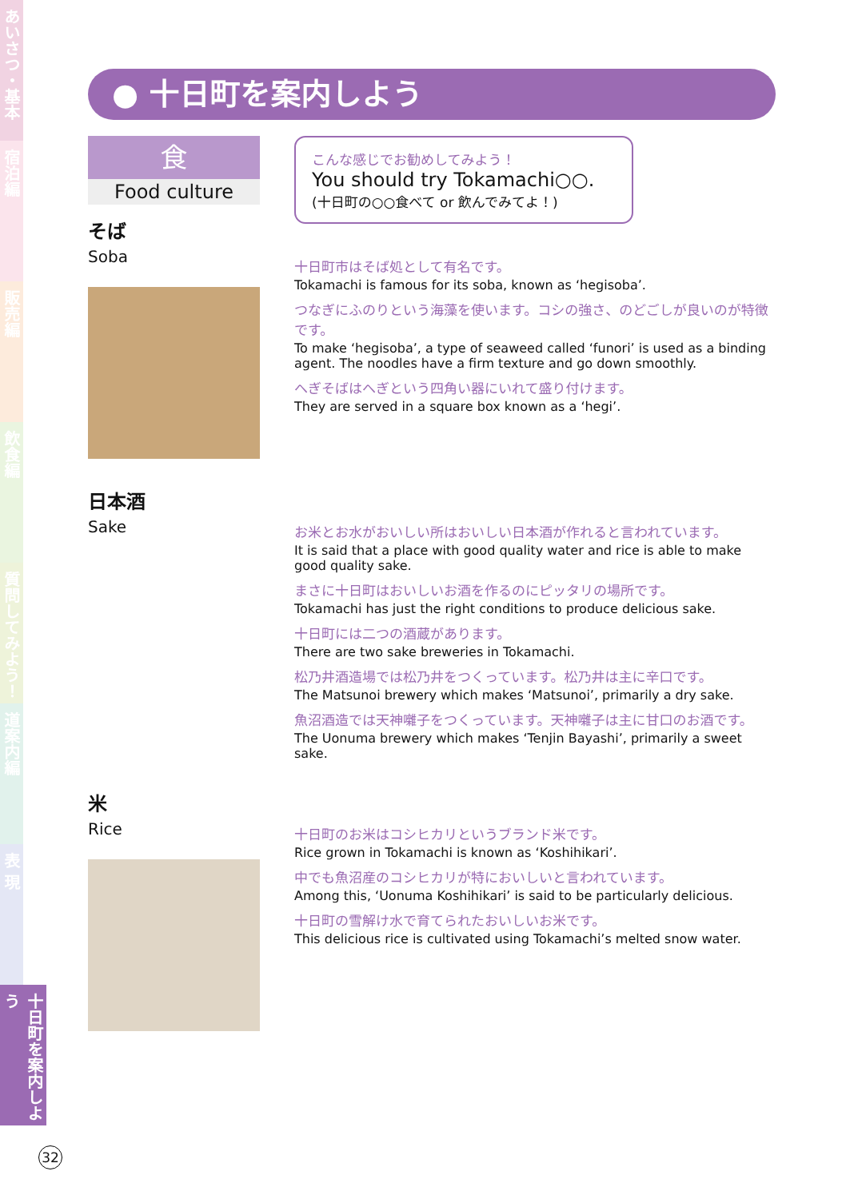あいさつ・基本
宿泊編
販売編
飲食編
質問してみよう！
道案内編
表 現
十日町を案内しよう
● 十日町を案内しよう
食
Food culture
そば
Soba
こんな感じでお勧めしてみよう！
You should try Tokamachi○○.
(十日町の○○食べて or 飲んでみてよ！)
十日町市はそば処として有名です。
Tokamachi is famous for its soba, known as ‘hegisoba’.
つなぎにふのりという海藻を使います。コシの強さ、のどごしが良いのが特徴です。
To make ‘hegisoba’, a type of seaweed called ‘funori’ is used as a binding agent. The noodles have a firm texture and go down smoothly.
へぎそばはへぎという四角い器にいれて盛り付けます。
They are served in a square box known as a ‘hegi’.
日本酒
Sake
お米とお水がおいしい所はおいしい日本酒が作れると言われています。
It is said that a place with good quality water and rice is able to make good quality sake.
まさに十日町はおいしいお酒を作るのにピッタリの場所です。
Tokamachi has just the right conditions to produce delicious sake.
十日町には二つの酒蔵があります。
There are two sake breweries in Tokamachi.
松乃井酒造場では松乃井をつくっています。松乃井は主に辛口です。
The Matsunoi brewery which makes ‘Matsunoi’, primarily a dry sake.
魚沼酒造では天神囃子をつくっています。天神囃子は主に甘口のお酒です。
The Uonuma brewery which makes ‘Tenjin Bayashi’, primarily a sweet sake.
米
Rice
十日町のお米はコシヒカリというブランド米です。
Rice grown in Tokamachi is known as ‘Koshihikari’.
中でも魚沼産のコシヒカリが特においしいと言われています。
Among this, ‘Uonuma Koshihikari’ is said to be particularly delicious.
十日町の雪解け水で育てられたおいしいお米です。
This delicious rice is cultivated using Tokamachi’s melted snow water.
32